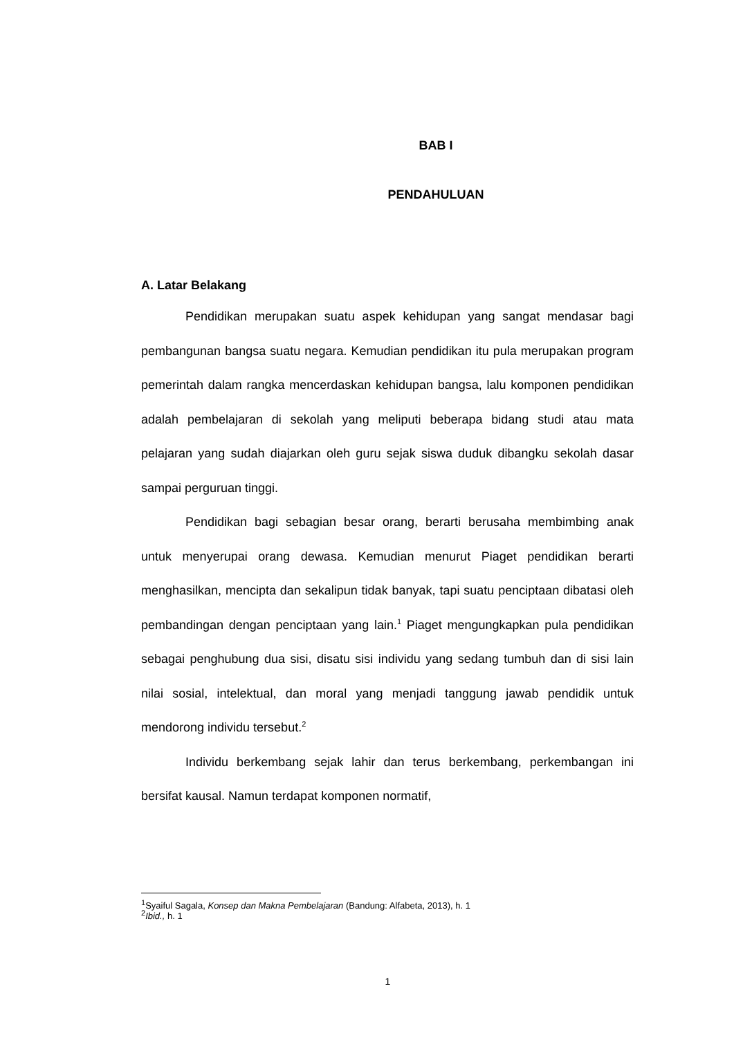BAB I
PENDAHULUAN
A. Latar Belakang
Pendidikan merupakan suatu aspek kehidupan yang sangat mendasar bagi pembangunan bangsa suatu negara. Kemudian pendidikan itu pula merupakan program pemerintah dalam rangka mencerdaskan kehidupan bangsa, lalu komponen pendidikan adalah pembelajaran di sekolah yang meliputi beberapa bidang studi atau mata pelajaran yang sudah diajarkan oleh guru sejak siswa duduk dibangku sekolah dasar sampai perguruan tinggi.
Pendidikan bagi sebagian besar orang, berarti berusaha membimbing anak untuk menyerupai orang dewasa. Kemudian menurut Piaget pendidikan berarti menghasilkan, mencipta dan sekalipun tidak banyak, tapi suatu penciptaan dibatasi oleh pembandingan dengan penciptaan yang lain.<sup>1</sup> Piaget mengungkapkan pula pendidikan sebagai penghubung dua sisi, disatu sisi individu yang sedang tumbuh dan di sisi lain nilai sosial, intelektual, dan moral yang menjadi tanggung jawab pendidik untuk mendorong individu tersebut.<sup>2</sup>
Individu berkembang sejak lahir dan terus berkembang, perkembangan ini bersifat kausal. Namun terdapat komponen normatif,
<sup>1</sup> Syaiful Sagala, Konsep dan Makna Pembelajaran (Bandung: Alfabeta, 2013), h. 1
<sup>2</sup> Ibid., h. 1
1